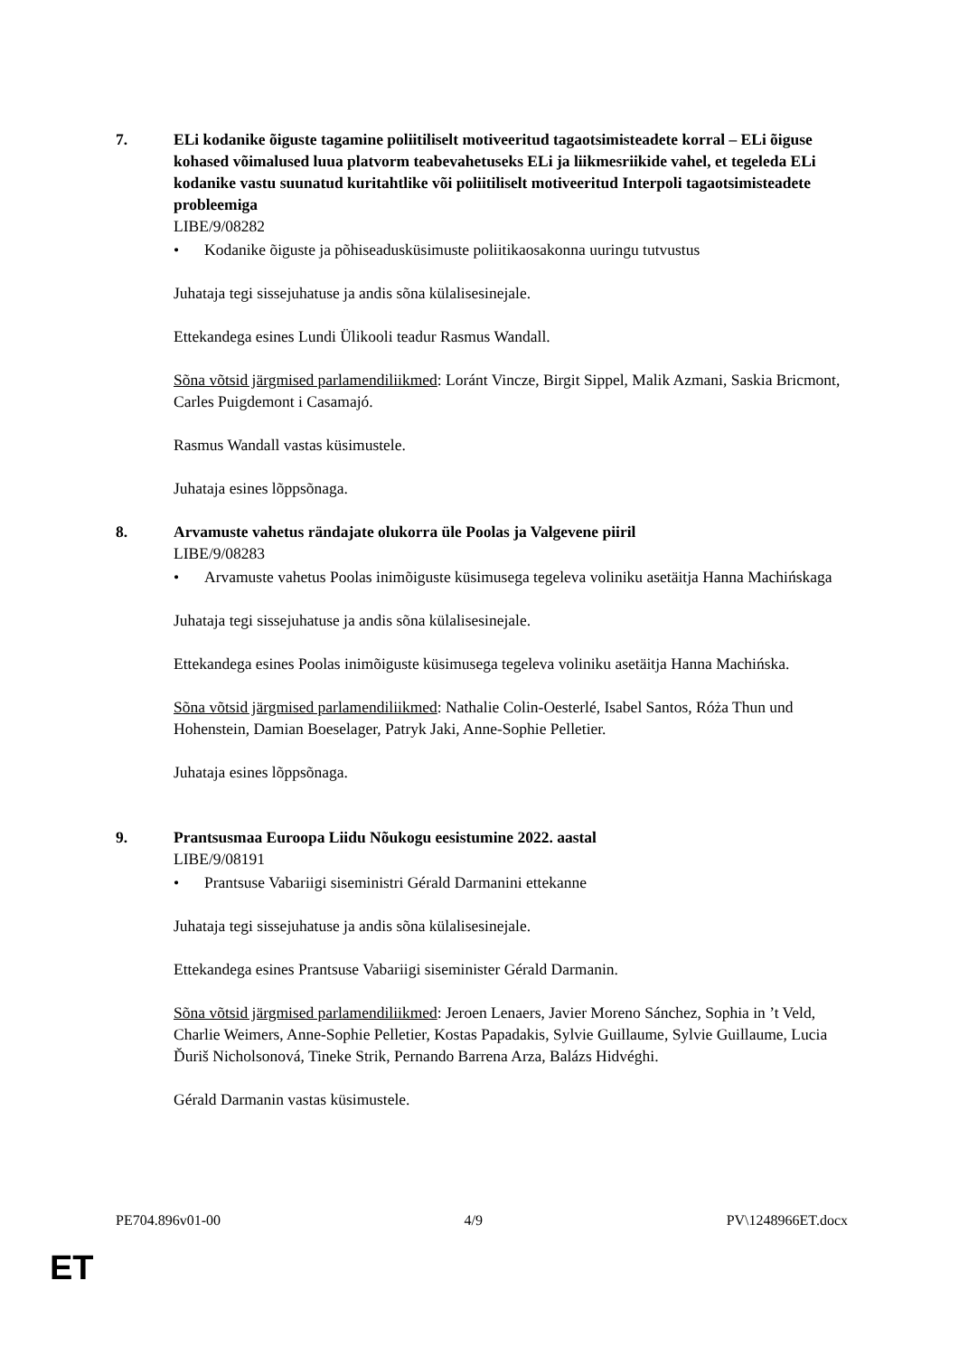7. ELi kodanike õiguste tagamine poliitiliselt motiveeritud tagaotsimisteadete korral – ELi õiguse kohased võimalused luua platvorm teabevahetuseks ELi ja liikmesriikide vahel, et tegeleda ELi kodanike vastu suunatud kuritahtlike või poliitiliselt motiveeritud Interpoli tagaotsimisteadete probleemiga
LIBE/9/08282
• Kodanike õiguste ja põhiseadusküsimuste poliitikaosakonna uuringu tutvustus
Juhataja tegi sissejuhatuse ja andis sõna külalisesinejale.
Ettekandega esines Lundi Ülikooli teadur Rasmus Wandall.
Sõna võtsid järgmised parlamendiliikmed: Loránt Vincze, Birgit Sippel, Malik Azmani, Saskia Bricmont, Carles Puigdemont i Casamajó.
Rasmus Wandall vastas küsimustele.
Juhataja esines lõppsõnaga.
8. Arvamuste vahetus rändajate olukorra üle Poolas ja Valgevene piiril
LIBE/9/08283
• Arvamuste vahetus Poolas inimõiguste küsimusega tegeleva voliniku asetäitja Hanna Machińskaga
Juhataja tegi sissejuhatuse ja andis sõna külalisesinejale.
Ettekandega esines Poolas inimõiguste küsimusega tegeleva voliniku asetäitja Hanna Machińska.
Sõna võtsid järgmised parlamendiliikmed: Nathalie Colin-Oesterlé, Isabel Santos, Róża Thun und Hohenstein, Damian Boeselager, Patryk Jaki, Anne-Sophie Pelletier.
Juhataja esines lõppsõnaga.
9. Prantsusmaa Euroopa Liidu Nõukogu eesistumine 2022. aastal
LIBE/9/08191
• Prantsuse Vabariigi siseministri Gérald Darmanini ettekanne
Juhataja tegi sissejuhatuse ja andis sõna külalisesinejale.
Ettekandega esines Prantsuse Vabariigi siseminister Gérald Darmanin.
Sõna võtsid järgmised parlamendiliikmed: Jeroen Lenaers, Javier Moreno Sánchez, Sophia in ’t Veld, Charlie Weimers, Anne-Sophie Pelletier, Kostas Papadakis, Sylvie Guillaume, Sylvie Guillaume, Lucia Ďuriš Nicholsonová, Tineke Strik, Pernando Barrena Arza, Balázs Hidvéghi.
Gérald Darmanin vastas küsimustele.
PE704.896v01-00 4/9 PV\1248966ET.docx
ET